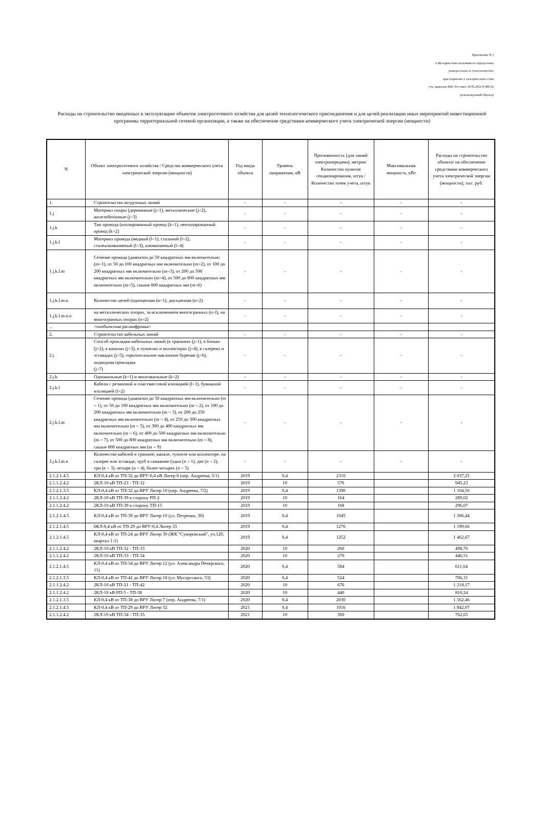Приложение N 1
к Методическим указаниям по определению
размера платы за технологическое
присоединение к электрическим сетям
утв. приказом ФАС Россииот 30.06.2022 N 490/22
(рекомендуемый образец)
Расходы на строительство введенных в эксплуатацию объектов электросетевого хозяйства для целей технологического присоединения и для целей реализации иных мероприятий инвестиционной программы территориальной сетевой организации, а также на обеспечение средствами коммерческого учета электрической энергии (мощности)
| N | Объект электросетевого хозяйства / Средство коммерческого учета электрической энергии (мощности) | Год ввода объекта | Уровень напряжения, кВ | Протяженность (для линий электропередачи), метров/ Количество пунктов секционирования, штук / Количество точек учета, штук | Максимальная мощность, кВт | Расходы на строительство объекта/ на обеспечение средствами коммерческого учета электрической энергии (мощности), тыс. руб. |
| --- | --- | --- | --- | --- | --- | --- |
| 1. | Строительство воздушных линий | - | - | - | - | - |
| 1.j | Материал опоры (деревянные (j=1), металлические (j=2), железобетонные (j=3) | - | - | - | - | - |
| 1.j.k | Тип провода (изолированный провод (k=1), неизолированный провод (k=2) | - | - | - | - | - |
| 1.j.k.l | Материал провода (медный (l=1), стальной (l=2), сталеалюминиевый (l=3), алюминиевый (l=4) | - | - | - | - | - |
| 1.j.k.l.m | Сечение провода (диапазон до 50 квадратных мм включительно (m=1), от 50 до 100 квадратных мм включительно (m=2), от 100 до 200 квадратных мм включительно (m=3), от 200 до 500 квадратных мм включительно (m=4), от 500 до 800 квадратных мм включительно (m=5), свыше 800 квадратных мм (m=6) | - | - | - | - | - |
| 1.j.k.l.m.n | Количество цепей (одноцепная (n=1), двухцепная (n=2) | - | - | - | - | - |
| 1.j.k.l.m.n.o | на металлических опорах, за исключением многогранных (o=l), на многогранных опорах (o=2) | - | - | - | - | - |
| ... | <пообъектная расшифровка> | | | | | |
| 2. | Строительство кабельных линий | - | - | - | - | - |
| 2.j | Способ прокладки кабельных линий (в траншеях (j=1), в блоках (j=2), в каналах (j=3), в туннелях и коллекторах (j=4), в галереях и эстакадах (j=5), горизонтальное наклонное бурение (j=6), подводная прокладка (j=7) | - | - | - | - | - |
| 2.j.k | Одножильные (k=1) и многожильные (k=2) | - | - | - | - | - |
| 2.j.k.l | Кабели с резиновой и пластмассовой изоляцией (l=1), бумажной изоляцией (l=2) | - | - | - | - | - |
| 2.j.k.l.m | Сечение провода (диапазон до 50 квадратных мм включительно (m = 1), от 50 до 100 квадратных мм включительно (m = 2), от 100 до 200 квадратных мм включительно (m = 3), от 200 до 250 квадратных мм включительно (m = 4), от 250 до 300 квадратных мм включительно (m = 5), от 300 до 400 квадратных мм включительно (m = 6), от 400 до 500 квадратных мм включительно (m = 7), от 500 до 800 квадратных мм включительно (m = 8), свыше 800 квадратных мм (m = 9) | - | - | - | - | - |
| 2.j.k.l.m.n | Количество кабелей в траншее, канале, туннеле или коллекторе, на галерее или эстакаде, труб в скважине (одна (n = 1), две (n = 2), три (n = 3), четыре (n = 4), более четырех (n = 5) | - | - | - | - | - |
| 2.1.2.1.4.5 | КЛ-0,4 кВ от ТП-32 до ВРУ-0,4 кВ Литер 8 (пер. Андреева, 5/1) | 2019 | 0,4 | 2310 | | 2 037,25 |
| 2.1.1.2.4.2 | 2КЛ-10 кВ ТП-23 - ТП-32 | 2019 | 10 | 576 | | 945,23 |
| 2.1.2.1.3.5 | КЛ-0,4 кВ от ТП-32 до ВРУ Литер 10 (пер. Андреева, 7/2) | 2019 | 0,4 | 1390 | | 1 104,56 |
| 2.1.1.2.4.2 | 2КЛ-10 кВ ТП-39 в сторону РП-2 | 2019 | 10 | 164 | | 289,02 |
| 2.1.1.2.4.2 | 2КЛ-10 кВ ТП-39 в сторону ТП-15 | 2019 | 10 | 168 | | 296,07 |
| 2.1.2.1.4.5 | КЛ-0,4 кВ от ТП-39 до ВРУ Литер 10 (ул. Петренко, 30) | 2019 | 0,4 | 1045 | | 1 306,44 |
| 2.1.2.1.4.5 | 6КЛ-0,4 кВ от ТП-29 до ВРУ-0,4 Литер 33 | 2019 | 0,4 | 1276 | | 1 199,66 |
| 2.1.2.1.4.5 | КЛ-0,4 кВ от ТП-24 до ВРУ Литер 30 (ЖК "Суворовский", уч.120, квартал 1-1) | 2019 | 0,4 | 1252 | | 1 462,67 |
| 2.1.1.2.4.2 | 2КЛ-10 кВ ТП-32 - ТП-33 | 2020 | 10 | 260 | | 498,76 |
| 2.1.1.2.4.2 | 2КЛ-10 кВ ТП-33 - ТП-34 | 2020 | 10 | 270 | | 446,51 |
| 2.1.2.1.4.5 | КЛ-0,4 кВ от ТП-34 до ВРУ Литер 12 (ул. Александра Печерского, 11) | 2020 | 0,4 | 584 | | 611,64 |
| 2.1.2.1.3.5 | КЛ-0,4 кВ от ТП-42 до ВРУ Литер 18 (ул. Мусоргского, 53) | 2020 | 0,4 | 524 | | 706,31 |
| 2.1.1.2.4.2 | 2КЛ-10 кВ ТП-21 - ТП-42 | 2020 | 10 | 676 | | 1 218,17 |
| 2.1.1.2.4.2 | 2КЛ-10 кВ РП-5 - ТП-38 | 2020 | 10 | 440 | | 810,24 |
| 2.1.2.1.3.5 | КЛ-0,4 кВ от ТП-38 до ВРУ Литер 7 (пер. Андреева, 7/1) | 2020 | 0,4 | 2030 | | 1 562,46 |
| 2.1.2.1.4.5 | КЛ-0,4 кВ от ТП-29 до ВРУ Литер 32 | 2021 | 0,4 | 1016 | | 1 842,07 |
| 2.1.1.2.4.2 | 2КЛ-10 кВ ТП-34 - ТП-35 | 2021 | 10 | 360 | | 762,65 |